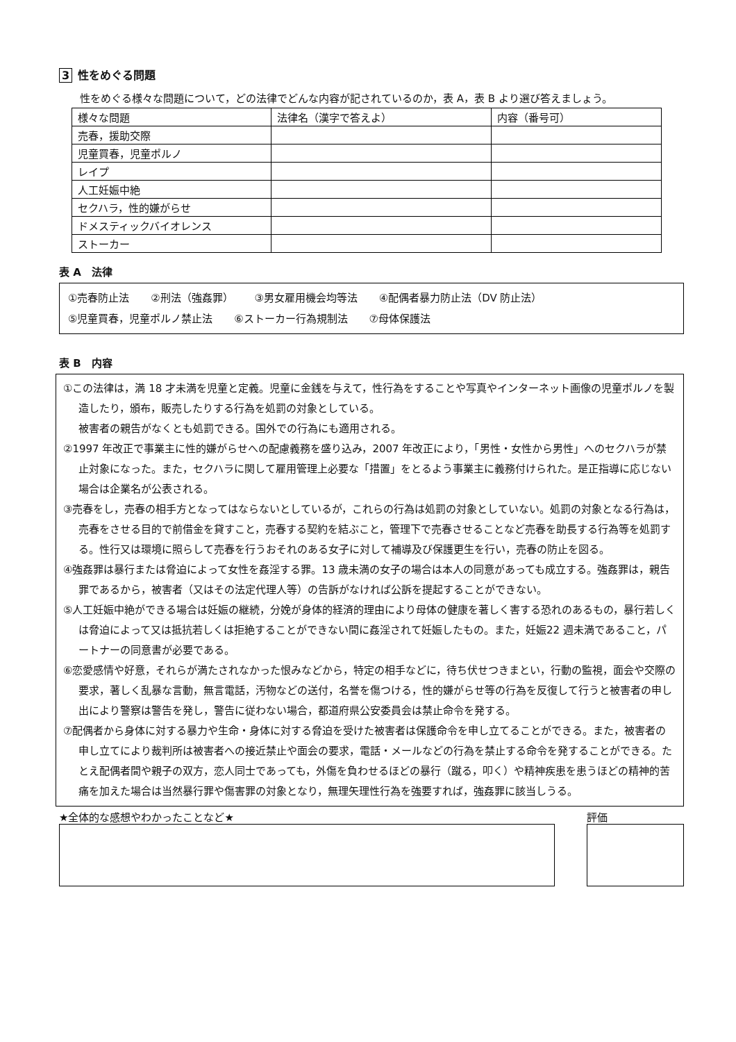3 性をめぐる問題
性をめぐる様々な問題について，どの法律でどんな内容が記されているのか，表 A，表 B より選び答えましょう。
| 様々な問題 | 法律名（漢字で答えよ） | 内容（番号可） |
| --- | --- | --- |
| 売春，援助交際 | | |
| 児童買春，児童ポルノ | | |
| レイプ | | |
| 人工妊娠中絶 | | |
| セクハラ，性的嫌がらせ | | |
| ドメスティックバイオレンス | | |
| ストーカー | | |
表 A　法律
①売春防止法 ②刑法（強姦罪） ③男女雇用機会均等法 ④配偶者暴力防止法（DV 防止法）
⑤児童買春，児童ポルノ禁止法 ⑥ストーカー行為規制法 ⑦母体保護法
表 B　内容
①この法律は，満 18 才未満を児童と定義。児童に金銭を与えて，性行為をすることや写真やインターネット画像の児童ポルノを製造したり，頒布，販売したりする行為を処罰の対象としている。
被害者の親告がなくとも処罰できる。国外での行為にも適用される。
②1997 年改正で事業主に性的嫌がらせへの配慮義務を盛り込み，2007 年改正により，「男性・女性から男性」へのセクハラが禁止対象になった。また，セクハラに関して雇用管理上必要な「措置」をとるよう事業主に義務付けられた。是正指導に応じない場合は企業名が公表される。
③売春をし，売春の相手方となってはならないとしているが，これらの行為は処罰の対象としていない。処罰の対象となる行為は，売春をさせる目的で前借金を貸すこと，売春する契約を結ぶこと，管理下で売春させることなど売春を助長する行為等を処罰する。性行又は環境に照らして売春を行うおそれのある女子に対して補導及び保護更生を行い，売春の防止を図る。
④強姦罪は暴行または脅迫によって女性を姦淫する罪。13 歳未満の女子の場合は本人の同意があっても成立する。強姦罪は，親告罪であるから，被害者（又はその法定代理人等）の告訴がなければ公訴を提起することができない。
⑤人工妊娠中絶ができる場合は妊娠の継続，分娩が身体的経済的理由により母体の健康を著しく害する恐れのあるもの，暴行若しくは脅迫によって又は抵抗若しくは拒絶することができない間に姦淫されて妊娠したもの。また，妊娠22 週未満であること，パートナーの同意書が必要である。
⑥恋愛感情や好意，それらが満たされなかった恨みなどから，特定の相手などに，待ち伏せつきまとい，行動の監視，面会や交際の要求，著しく乱暴な言動，無言電話，汚物などの送付，名誉を傷つける，性的嫌がらせ等の行為を反復して行うと被害者の申し出により警察は警告を発し，警告に従わない場合，都道府県公安委員会は禁止命令を発する。
⑦配偶者から身体に対する暴力や生命・身体に対する脅迫を受けた被害者は保護命令を申し立てることができる。また，被害者の申し立てにより裁判所は被害者への接近禁止や面会の要求，電話・メールなどの行為を禁止する命令を発することができる。たとえ配偶者間や親子の双方，恋人同士であっても，外傷を負わせるほどの暴行（蹴る，叩く）や精神疾患を患うほどの精神的苦痛を加えた場合は当然暴行罪や傷害罪の対象となり，無理矢理性行為を強要すれば，強姦罪に該当しうる。
★全体的な感想やわかったことなど★ 評価